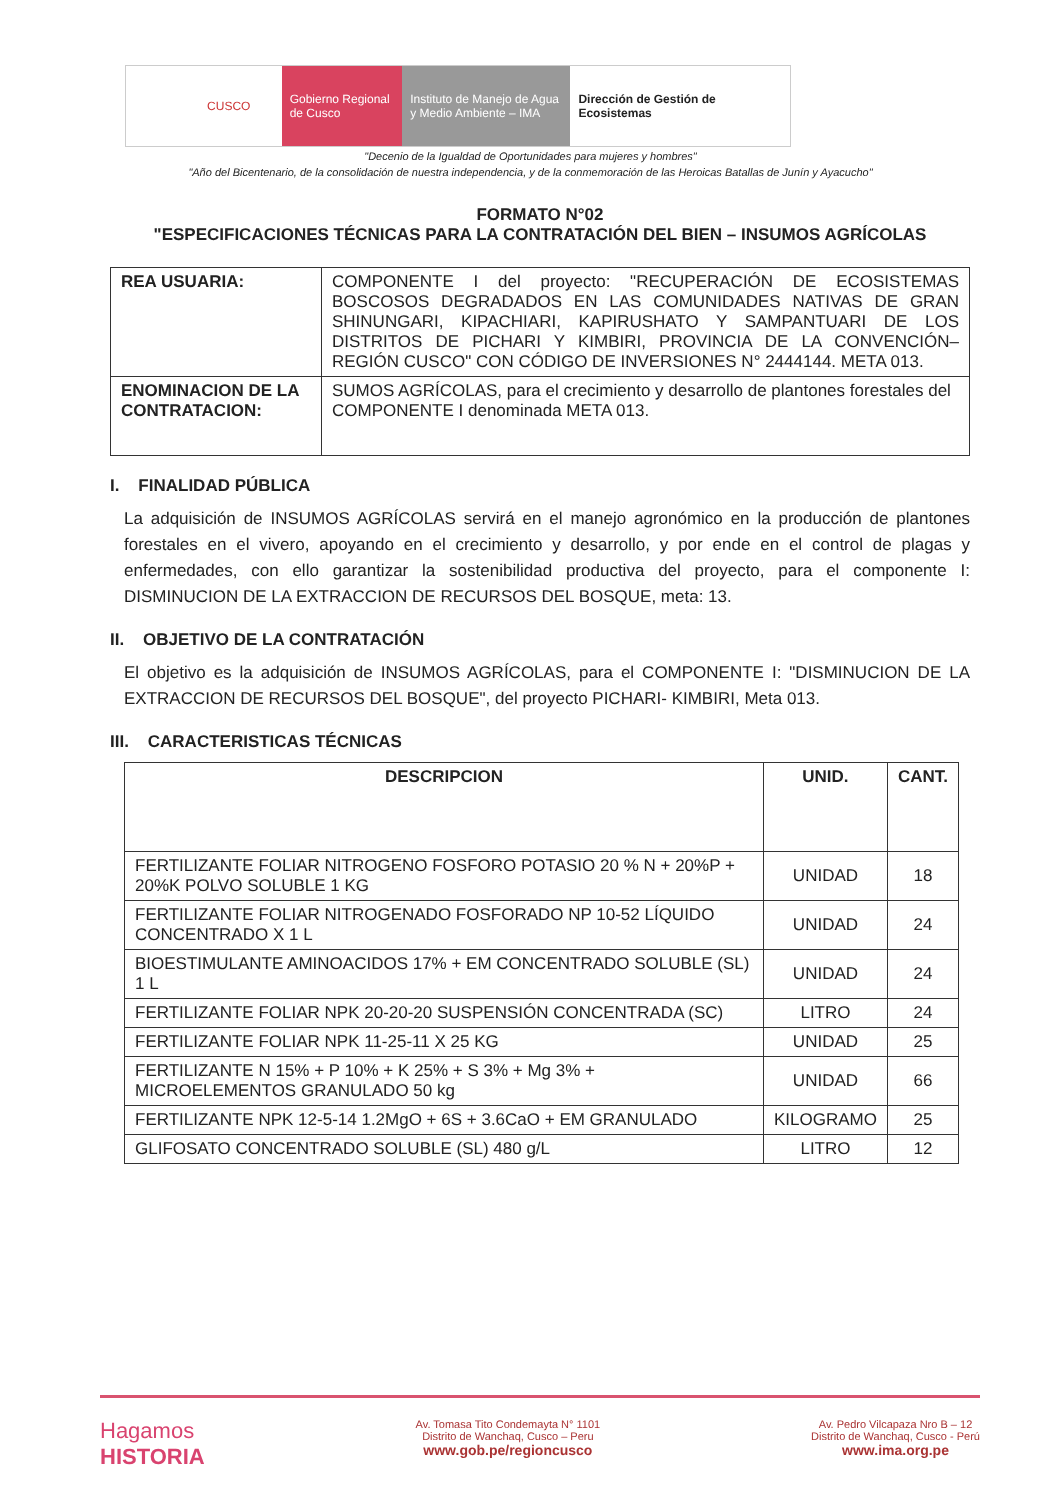CUSCO Gobierno Regional de Cusco
Instituto de Manejo de Agua y Medio Ambiente – IMA
Dirección de Gestión de Ecosistemas
"Decenio de la Igualdad de Oportunidades para mujeres y hombres"
"Año del Bicentenario, de la consolidación de nuestra independencia, y de la conmemoración de las Heroicas Batallas de Junín y Ayacucho"
FORMATO N°02
"ESPECIFICACIONES TÉCNICAS PARA LA CONTRATACIÓN DEL BIEN – INSUMOS AGRÍCOLAS
| REA USUARIA: | COMPONENTE I del proyecto: "RECUPERACIÓN DE ECOSISTEMAS BOSCOSOS DEGRADADOS EN LAS COMUNIDADES NATIVAS DE GRAN SHINUNGARI, KIPACHIARI, KAPIRUSHATO Y SAMPANTUARI DE LOS DISTRITOS DE PICHARI Y KIMBIRI, PROVINCIA DE LA CONVENCIÓN– REGIÓN CUSCO" CON CÓDIGO DE INVERSIONES N° 2444144. META 013. |
| ENOMINACION DE LA CONTRATACION: | SUMOS AGRÍCOLAS, para el crecimiento y desarrollo de plantones forestales del COMPONENTE I denominada META 013. |
I. FINALIDAD PÚBLICA
La adquisición de INSUMOS AGRÍCOLAS servirá en el manejo agronómico en la producción de plantones forestales en el vivero, apoyando en el crecimiento y desarrollo, y por ende en el control de plagas y enfermedades, con ello garantizar la sostenibilidad productiva del proyecto, para el componente I: DISMINUCION DE LA EXTRACCION DE RECURSOS DEL BOSQUE, meta: 13.
II. OBJETIVO DE LA CONTRATACIÓN
El objetivo es la adquisición de INSUMOS AGRÍCOLAS, para el COMPONENTE I: "DISMINUCION DE LA EXTRACCION DE RECURSOS DEL BOSQUE", del proyecto PICHARI- KIMBIRI, Meta 013.
III. CARACTERISTICAS TÉCNICAS
| DESCRIPCION | UNID. | CANT. |
| --- | --- | --- |
| FERTILIZANTE FOLIAR NITROGENO FOSFORO POTASIO 20 % N + 20%P + 20%K POLVO SOLUBLE 1 KG | UNIDAD | 18 |
| FERTILIZANTE FOLIAR NITROGENADO FOSFORADO NP 10-52 LÍQUIDO CONCENTRADO X 1 L | UNIDAD | 24 |
| BIOESTIMULANTE AMINOACIDOS 17% + EM CONCENTRADO SOLUBLE (SL) 1 L | UNIDAD | 24 |
| FERTILIZANTE FOLIAR NPK 20-20-20 SUSPENSIÓN CONCENTRADA (SC) | LITRO | 24 |
| FERTILIZANTE FOLIAR NPK 11-25-11 X 25 KG | UNIDAD | 25 |
| FERTILIZANTE N 15% + P 10% + K 25% + S 3% + Mg 3% + MICROELEMENTOS GRANULADO 50 kg | UNIDAD | 66 |
| FERTILIZANTE NPK 12-5-14 1.2MgO + 6S + 3.6CaO + EM GRANULADO | KILOGRAMO | 25 |
| GLIFOSATO CONCENTRADO SOLUBLE (SL) 480 g/L | LITRO | 12 |
Hagamos
HISTORIA
Av. Tomasa Tito Condemayta N° 1101
Distrito de Wanchaq, Cusco – Peru
www.gob.pe/regioncusco
Av. Pedro Vilcapaza Nro B – 12
Distrito de Wanchaq, Cusco - Perú
www.ima.org.pe